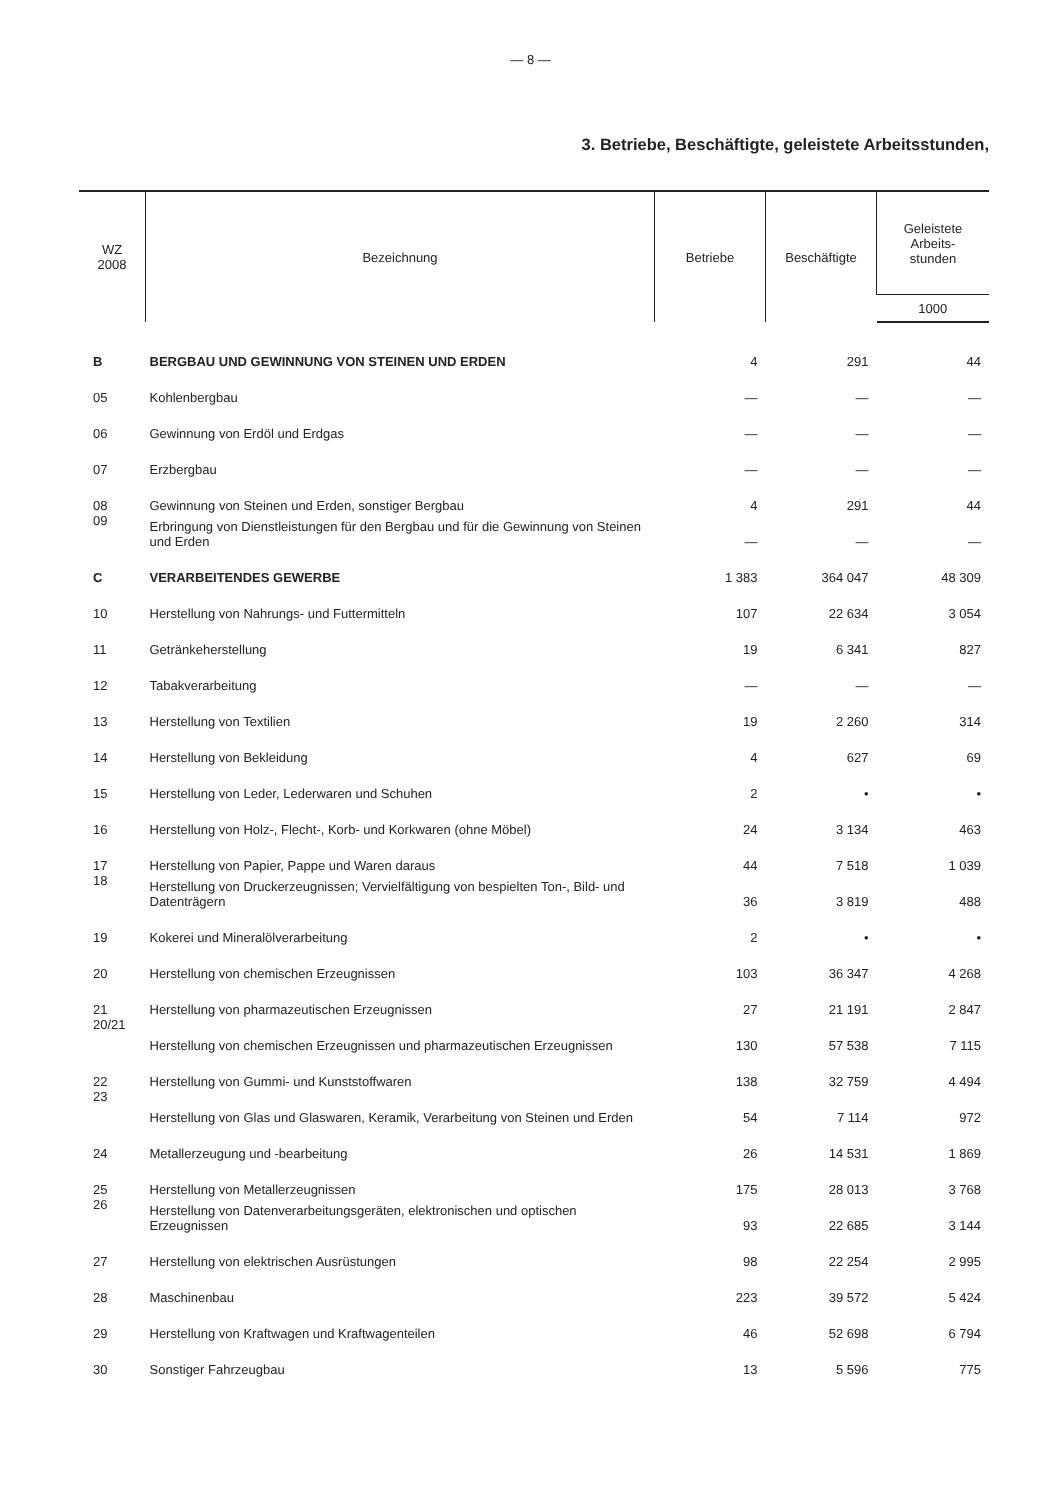— 8 —
3. Betriebe, Beschäftigte, geleistete Arbeitsstunden,
| WZ 2008 | Bezeichnung | Betriebe | Beschäftigte | Geleistete Arbeits- stunden |
| --- | --- | --- | --- | --- |
| | | | | 1000 |
| B | BERGBAU UND GEWINNUNG VON STEINEN UND ERDEN | 4 | 291 | 44 |
| 05 | Kohlenbergbau | — | — | — |
| 06 | Gewinnung von Erdöl und Erdgas | — | — | — |
| 07 | Erzbergbau | — | — | — |
| 08 | Gewinnung von Steinen und Erden, sonstiger Bergbau | 4 | 291 | 44 |
| 09 | Erbringung von Dienstleistungen für den Bergbau und für die Gewinnung von Steinen und Erden | — | — | — |
| C | VERARBEITENDES GEWERBE | 1 383 | 364 047 | 48 309 |
| 10 | Herstellung von Nahrungs- und Futtermitteln | 107 | 22 634 | 3 054 |
| 11 | Getränkeherstellung | 19 | 6 341 | 827 |
| 12 | Tabakverarbeitung | — | — | — |
| 13 | Herstellung von Textilien | 19 | 2 260 | 314 |
| 14 | Herstellung von Bekleidung | 4 | 627 | 69 |
| 15 | Herstellung von Leder, Lederwaren und Schuhen | 2 | • | • |
| 16 | Herstellung von Holz-, Flecht-, Korb- und Korkwaren (ohne Möbel) | 24 | 3 134 | 463 |
| 17 | Herstellung von Papier, Pappe und Waren daraus | 44 | 7 518 | 1 039 |
| 18 | Herstellung von Druckerzeugnissen; Vervielfältigung von bespielten Ton-, Bild- und Datenträgern | 36 | 3 819 | 488 |
| 19 | Kokerei und Mineralölverarbeitung | 2 | • | • |
| 20 | Herstellung von chemischen Erzeugnissen | 103 | 36 347 | 4 268 |
| 21 | Herstellung von pharmazeutischen Erzeugnissen | 27 | 21 191 | 2 847 |
| 20/21 | Herstellung von chemischen Erzeugnissen und pharmazeutischen Erzeugnissen | 130 | 57 538 | 7 115 |
| 22 | Herstellung von Gummi- und Kunststoffwaren | 138 | 32 759 | 4 494 |
| 23 | Herstellung von Glas und Glaswaren, Keramik, Verarbeitung von Steinen und Erden | 54 | 7 114 | 972 |
| 24 | Metallerzeugung und -bearbeitung | 26 | 14 531 | 1 869 |
| 25 | Herstellung von Metallerzeugnissen | 175 | 28 013 | 3 768 |
| 26 | Herstellung von Datenverarbeitungsgeräten, elektronischen und optischen Erzeugnissen | 93 | 22 685 | 3 144 |
| 27 | Herstellung von elektrischen Ausrüstungen | 98 | 22 254 | 2 995 |
| 28 | Maschinenbau | 223 | 39 572 | 5 424 |
| 29 | Herstellung von Kraftwagen und Kraftwagenteilen | 46 | 52 698 | 6 794 |
| 30 | Sonstiger Fahrzeugbau | 13 | 5 596 | 775 |